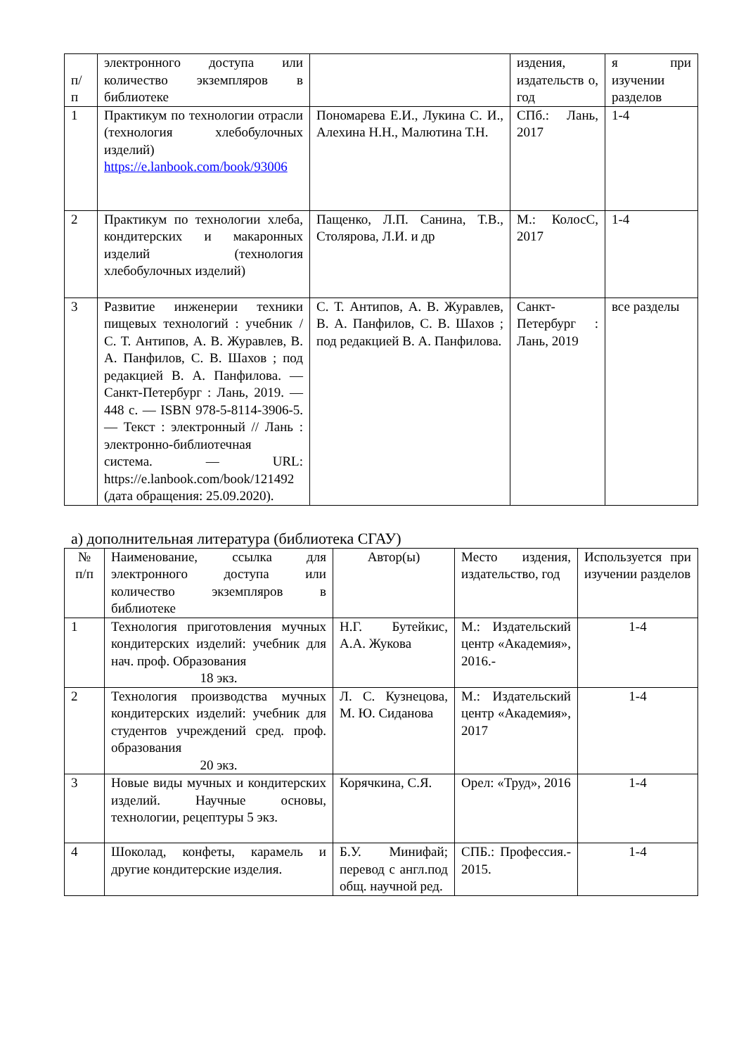| п/ п | электронного доступа или количество экземпляров в библиотеке | | издения, издательств о, год | я при изучении разделов |
| 1 | Практикум по технологии отрасли (технология хлебобулочных изделий) https://e.lanbook.com/book/93006 | Пономарева Е.И., Лукина С. И., Алехина Н.Н., Малютина Т.Н. | СПб.: Лань, 2017 | 1-4 |
| 2 | Практикум по технологии хлеба, кондитерских и макаронных изделий (технология хлебобулочных изделий) | Пащенко, Л.П. Санина, Т.В., Столярова, Л.И. и др | М.: КолосС, 2017 | 1-4 |
| 3 | Развитие инженерии техники пищевых технологий : учебник / С. Т. Антипов, А. В. Журавлев, В. А. Панфилов, С. В. Шахов ; под редакцией В. А. Панфилова. — Санкт-Петербург : Лань, 2019. — 448 с. — ISBN 978-5-8114-3906-5. — Текст : электронный // Лань : электронно-библиотечная система. — URL: https://e.lanbook.com/book/121492 (дата обращения: 25.09.2020). | С. Т. Антипов, А. В. Журавлев, В. А. Панфилов, С. В. Шахов ; под редакцией В. А. Панфилова. | Санкт-Петербург : Лань, 2019 | все разделы |
а) дополнительная литература (библиотека СГАУ)
| № п/п | Наименование, ссылка для электронного доступа или количество экземпляров в библиотеке | Автор(ы) | Место издения, издательство, год | Используется при изучении разделов |
| 1 | Технология приготовления мучных кондитерских изделий: учебник для нач. проф. Образования 18 экз. | Н.Г. Бутейкис, А.А. Жукова | М.: Издательский центр «Академия», 2016.- | 1-4 |
| 2 | Технология производства мучных кондитерских изделий: учебник для студентов учреждений сред. проф. образования 20 экз. | Л. С. Кузнецова, М. Ю. Сиданова | М.: Издательский центр «Академия», 2017 | 1-4 |
| 3 | Новые виды мучных и кондитерских изделий. Научные основы, технологии, рецептуры 5 экз. | Корячкина, С.Я. | Орел: «Труд», 2016 | 1-4 |
| 4 | Шоколад, конфеты, карамель и другие кондитерские изделия. | Б.У. Минифай; перевод с англ.под общ. научной ред. | СПБ.: Профессия.- 2015. | 1-4 |